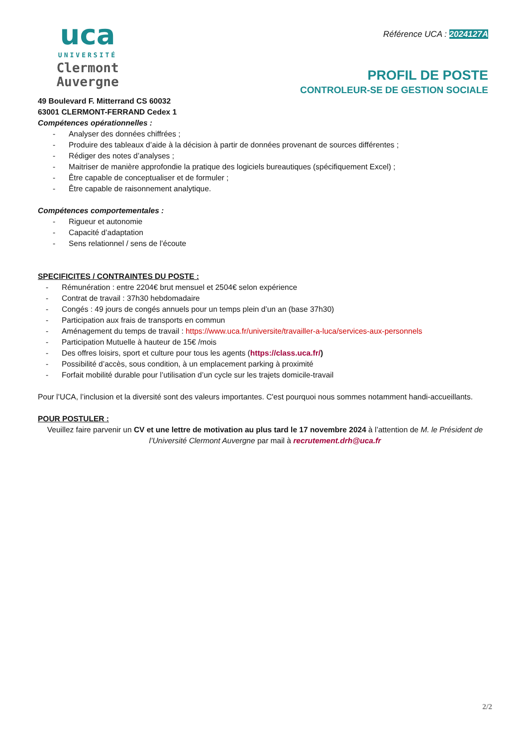uca
UNIVERSITÉ
Clermont
Auvergne
Référence UCA : 2024127A
PROFIL DE POSTE
CONTROLEUR-SE DE GESTION SOCIALE
49 Boulevard F. Mitterrand CS 60032
63001 CLERMONT-FERRAND Cedex 1
Compétences opérationnelles :
- Analyser des données chiffrées ;
- Produire des tableaux d’aide à la décision à partir de données provenant de sources différentes ;
- Rédiger des notes d’analyses ;
- Maitriser de manière approfondie la pratique des logiciels bureautiques (spécifiquement Excel) ;
- Être capable de conceptualiser et de formuler ;
- Être capable de raisonnement analytique.
Compétences comportementales :
- Rigueur et autonomie
- Capacité d’adaptation
- Sens relationnel / sens de l’écoute
SPECIFICITES / CONTRAINTES DU POSTE :
- Rémunération : entre 2204€ brut mensuel et 2504€ selon expérience
- Contrat de travail : 37h30 hebdomadaire
- Congés : 49 jours de congés annuels pour un temps plein d’un an (base 37h30)
- Participation aux frais de transports en commun
- Aménagement du temps de travail : https://www.uca.fr/universite/travailler-a-luca/services-aux-personnels
- Participation Mutuelle à hauteur de 15€ /mois
- Des offres loisirs, sport et culture pour tous les agents (https://class.uca.fr/)
- Possibilité d’accès, sous condition, à un emplacement parking à proximité
- Forfait mobilité durable pour l’utilisation d’un cycle sur les trajets domicile-travail
Pour l’UCA, l’inclusion et la diversité sont des valeurs importantes. C'est pourquoi nous sommes notamment handi-accueillants.
POUR POSTULER :
Veuillez faire parvenir un CV et une lettre de motivation au plus tard le 17 novembre 2024 à l’attention de M. le Président de l’Université Clermont Auvergne par mail à recrutement.drh@uca.fr
2/2